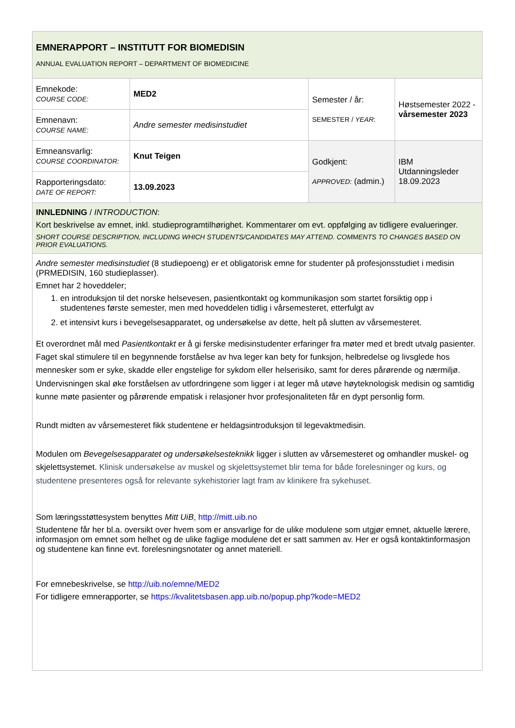| EMNERAPPORT – INSTITUTT FOR BIOMEDISIN ANNUAL EVALUATION REPORT – DEPARTMENT OF BIOMEDICINE | | | |
| Emnekode: COURSE CODE: | MED2 | Semester / år: SEMESTER / YEAR : | Høstsemester 2022 - vårsemester 2023 |
| Emnenavn: COURSE NAME: | Andre semester medisinstudiet | | |
| Emneansvarlig: COURSE COORDINATOR: | Knut Teigen | Godkjent: APPROVED: (admin.) | IBM Utdanningsleder 18.09.2023 |
| Rapporteringsdato: DATE OF REPORT: | 13.09.2023 | | |
| INNLEDNING / INTRODUCTION : Kort beskrivelse av emnet, inkl. studieprogramtilhørighet. Kommentarer om evt. oppfølging av tidligere evalueringer. SHORT COURSE DESCRIPTION, INCLUDING WHICH STUDENTS/CANDIDATES MAY ATTEND. COMMENTS TO CHANGES BASED ON PRIOR EVALUATIONS. | | | |
| Andre semester medisinstudiet (8 studiepoeng) er et obligatorisk emne for studenter på profesjonsstudiet i medisin (PRMEDISIN, 160 studieplasser). Emnet har 2 hoveddeler; 1. en introduksjon til det norske helsevesen, pasientkontakt og kommunikasjon som startet forsiktig opp i studentenes første semester, men med hoveddelen tidlig i vårsemesteret, etterfulgt av 2. et intensivt kurs i bevegelsesapparatet, og undersøkelse av dette, helt på slutten av vårsemesteret. Et overordnet mål med Pasientkontakt er å gi ferske medisinstudenter erfaringer fra møter med et bredt utvalg pasienter. Faget skal stimulere til en begynnende forståelse av hva leger kan bety for funksjon, helbredelse og livsglede hos mennesker som er syke, skadde eller engstelige for sykdom eller helserisiko, samt for deres pårørende og nærmiljø. Undervisningen skal øke forståelsen av utfordringene som ligger i at leger må utøve høyteknologisk medisin og samtidig kunne møte pasienter og pårørende empatisk i relasjoner hvor profesjonaliteten får en dypt personlig form. Rundt midten av vårsemesteret fikk studentene er heldagsintroduksjon til legevaktmedisin. Modulen om Bevegelsesapparatet og undersøkelsesteknikk ligger i slutten av vårsemesteret og omhandler muskel- og skjelettsystemet. Klinisk undersøkelse av muskel og skjelettsystemet blir tema for både forelesninger og kurs, og studentene presenteres også for relevante sykehistorier lagt fram av klinikere fra sykehuset. Som læringsstøttesystem benyttes Mitt UiB , http://mitt.uib.no Studentene får her bl.a. oversikt over hvem som er ansvarlige for de ulike modulene som utgjør emnet, aktuelle lærere, informasjon om emnet som helhet og de ulike faglige modulene det er satt sammen av. Her er også kontaktinformasjon og studentene kan finne evt. forelesningsnotater og annet materiell. For emnebeskrivelse, se http://uib.no/emne/MED2 For tidligere emnerapporter, se https://kvalitetsbasen.app.uib.no/popup.php?kode=MED2 | | | |